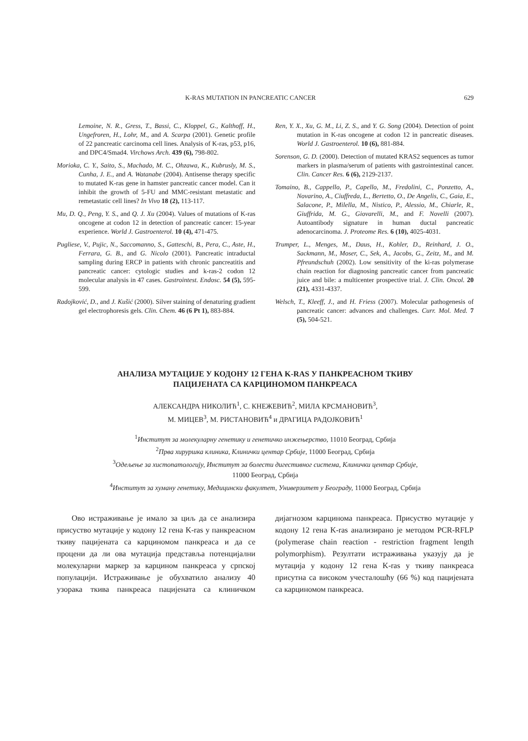K-RAS MUTATION IN PANCREATIC CANCER 629
Lemoine, N. R., Gress, T., Bassi, C., Kloppel, G., Kalthoff, H., Ungefroren, H., Lohr, M., and A. Scarpa (2001). Genetic profile of 22 pancreatic carcinoma cell lines. Analysis of K-ras, p53, p16, and DPC4/Smad4. Virchows Arch. 439 (6), 798-802.
Morioka, C. Y., Saito, S., Machado, M. C., Ohzawa, K., Kubrusly, M. S., Cunha, J. E., and A. Watanabe (2004). Antisense therapy specific to mutated K-ras gene in hamster pancreatic cancer model. Can it inhibit the growth of 5-FU and MMC-resistant metastatic and remetastatic cell lines? In Vivo 18 (2), 113-117.
Mu, D. Q., Peng, Y. S., and Q. J. Xu (2004). Values of mutations of K-ras oncogene at codon 12 in detection of pancreatic cancer: 15-year experience. World J. Gastroenterol. 10 (4), 471-475.
Pugliese, V., Pujic, N., Saccomanno, S., Gatteschi, B., Pera, C., Aste, H., Ferrara, G. B., and G. Nicolo (2001). Pancreatic intraductal sampling during ERCP in patients with chronic pancreatitis and pancreatic cancer: cytologic studies and k-ras-2 codon 12 molecular analysis in 47 cases. Gastrointest. Endosc. 54 (5), 595-599.
Radojković, D., and J. Kušić (2000). Silver staining of denaturing gradient gel electrophoresis gels. Clin. Chem. 46 (6 Pt 1), 883-884.
Ren, Y. X., Xu, G. M., Li, Z. S., and Y. G. Song (2004). Detection of point mutation in K-ras oncogene at codon 12 in pancreatic diseases. World J. Gastroenterol. 10 (6), 881-884.
Sorenson, G. D. (2000). Detection of mutated KRAS2 sequences as tumor markers in plasma/serum of patients with gastrointestinal cancer. Clin. Cancer Res. 6 (6), 2129-2137.
Tomaino, B., Cappello, P., Capello, M., Fredolini, C., Ponzetto, A., Novarino, A., Ciuffreda, L., Bertetto, O., De Angelis, C., Gaia, E., Salacone, P., Milella, M., Nistico, P., Alessio, M., Chiarle, R., Giuffrida, M. G., Giovarelli, M., and F. Novelli (2007). Autoantibody signature in human ductal pancreatic adenocarcinoma. J. Proteome Res. 6 (10), 4025-4031.
Trumper, L., Menges, M., Daus, H., Kohler, D., Reinhard, J. O., Sackmann, M., Moser, C., Sek, A., Jacobs, G., Zeitz, M., and M. Pfreundschuh (2002). Low sensitivity of the ki-ras polymerase chain reaction for diagnosing pancreatic cancer from pancreatic juice and bile: a multicenter prospective trial. J. Clin. Oncol. 20 (21), 4331-4337.
Welsch, T., Kleeff, J., and H. Friess (2007). Molecular pathogenesis of pancreatic cancer: advances and challenges. Curr. Mol. Med. 7 (5), 504-521.
АНАЛИЗА МУТАЦИЈЕ У КОДОНУ 12 ГЕНА K-RAS У ПАНКРЕАСНОМ ТКИВУ
ПАЦИЈЕНАТА СА КАРЦИНОМОМ ПАНКРЕАСА
АЛЕКСАНДРА НИКОЛИЋ<sup>1</sup>, С. КНЕЖЕВИЋ<sup>2</sup>, МИЛА КРСМАНОВИЋ<sup>3</sup>,
М. МИЦЕВ<sup>3</sup>, М. РИСТАНОВИЋ<sup>4</sup> и ДРАГИЦА РАДОЈКОВИЋ<sup>1</sup>
<sup>1</sup> Институт за молекуларну генетику и генетичко инжењерство, 11010 Београд, Србија
<sup>2</sup> Прва хируршка клиника, Клинички центар Србије, 11000 Београд, Србија
<sup>3</sup> Одељење за хистопатологију, Институт за болести дигестивног система, Клинички центар Србије,
11000 Београд, Србија
<sup>4</sup> Институт за хуману генетику, Медицински факултет, Универзитет у Београду, 11000 Београд, Србија
Ово истраживање је имало за циљ да се анализира присуство мутације у кодону 12 гена K-ras у панкреасном ткиву пацијената са карциномом панкреаса и да се процени да ли ова мутација представља потенцијални молекуларни маркер за карцином панкреаса у српској популацији. Истраживање је обухватило анализу 40 узорака ткива панкреаса пацијената са клиничком дијагнозом карцинома панкреаса. Присуство мутације у кодону 12 гена K-ras анализирано је методом PCR-RFLP (polymerase chain reaction - restriction fragment length polymorphism). Резултати истраживања указују да је мутација у кодону 12 гена K-ras у ткиву панкреаса присутна са високом учесталошћу (66 %) код пацијената са карциномом панкреаса.